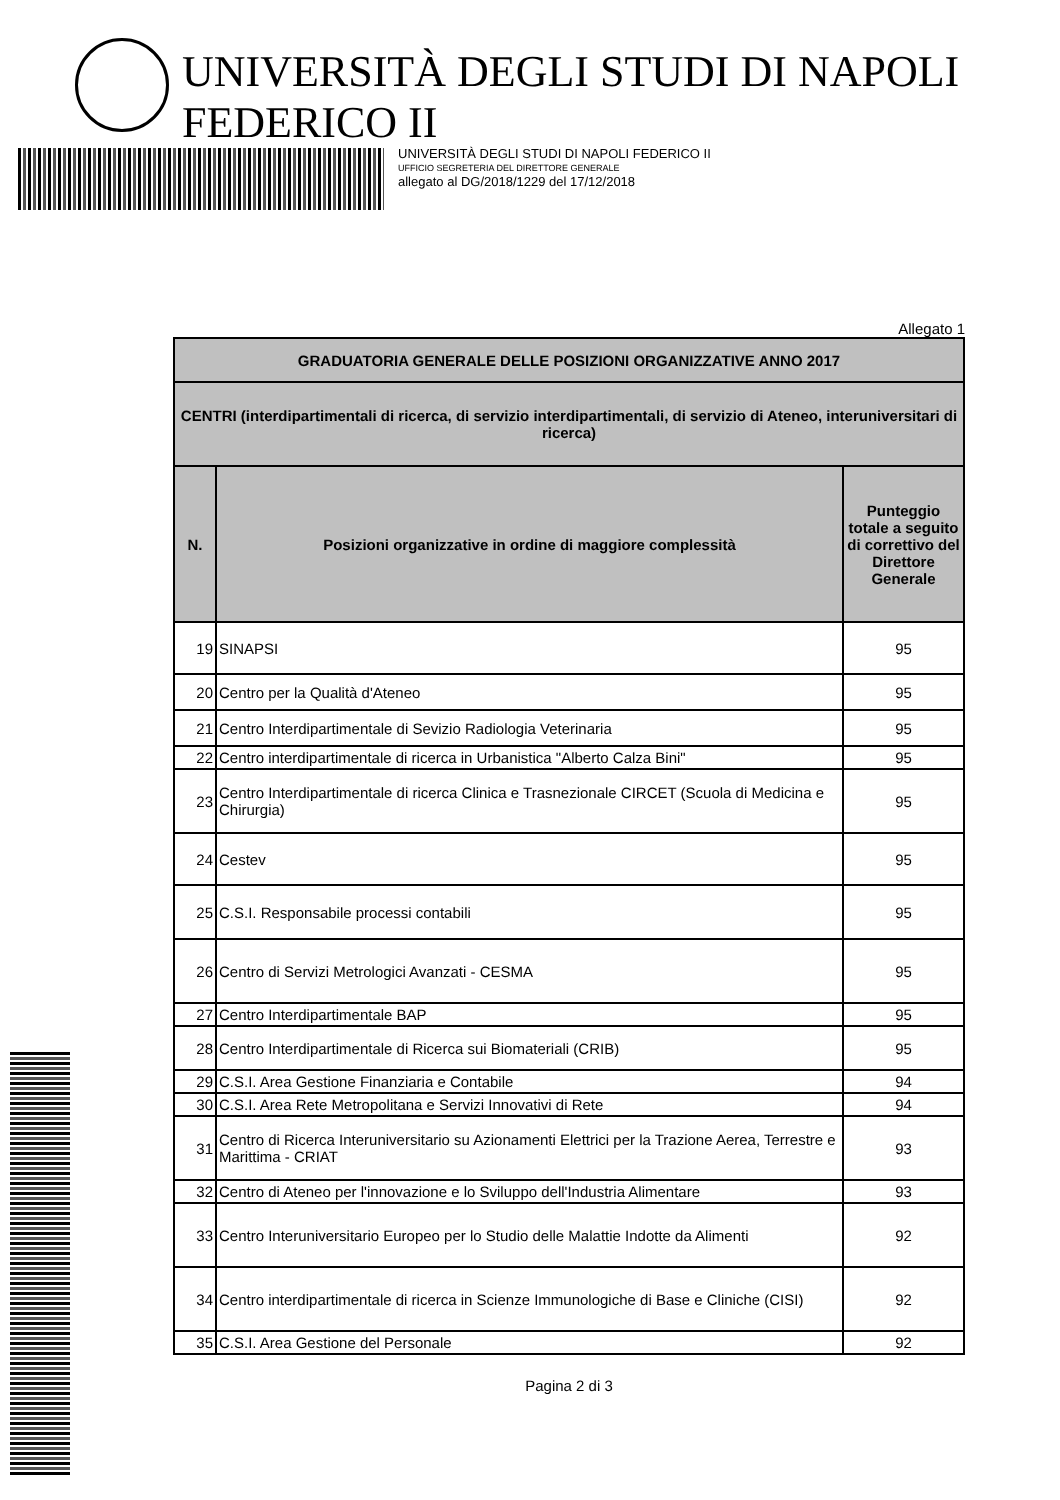UNIVERSITÀ DEGLI STUDI DI NAPOLI FEDERICO II
UNIVERSITÀ DEGLI STUDI DI NAPOLI FEDERICO II
UFFICIO SEGRETERIA DEL DIRETTORE GENERALE
allegato al DG/2018/1229 del 17/12/2018
Allegato 1
| GRADUATORIA GENERALE DELLE POSIZIONI ORGANIZZATIVE ANNO 2017 | | |
| --- | --- | --- |
| CENTRI (interdipartimentali di ricerca, di servizio interdipartimentali, di servizio di Ateneo, interuniversitari di ricerca) | | |
| N. | Posizioni organizzative in ordine di maggiore complessità | Punteggio totale a seguito di correttivo del Direttore Generale |
| 19 | SINAPSI | 95 |
| 20 | Centro per la Qualità d'Ateneo | 95 |
| 21 | Centro Interdipartimentale di Sevizio Radiologia Veterinaria | 95 |
| 22 | Centro interdipartimentale di ricerca in Urbanistica "Alberto Calza Bini" | 95 |
| 23 | Centro Interdipartimentale di ricerca Clinica e Trasnezionale CIRCET (Scuola di Medicina e Chirurgia) | 95 |
| 24 | Cestev | 95 |
| 25 | C.S.I. Responsabile processi contabili | 95 |
| 26 | Centro di Servizi Metrologici Avanzati - CESMA | 95 |
| 27 | Centro Interdipartimentale BAP | 95 |
| 28 | Centro Interdipartimentale di Ricerca sui Biomateriali (CRIB) | 95 |
| 29 | C.S.I. Area Gestione Finanziaria e Contabile | 94 |
| 30 | C.S.I. Area Rete Metropolitana e Servizi Innovativi di Rete | 94 |
| 31 | Centro di Ricerca Interuniversitario su Azionamenti Elettrici per la Trazione Aerea, Terrestre e Marittima - CRIAT | 93 |
| 32 | Centro di Ateneo per l'innovazione e lo Sviluppo dell'Industria Alimentare | 93 |
| 33 | Centro Interuniversitario Europeo per lo Studio delle Malattie Indotte da Alimenti | 92 |
| 34 | Centro interdipartimentale di ricerca in Scienze Immunologiche di Base e Cliniche (CISI) | 92 |
| 35 | C.S.I. Area Gestione del Personale | 92 |
Pagina 2 di 3